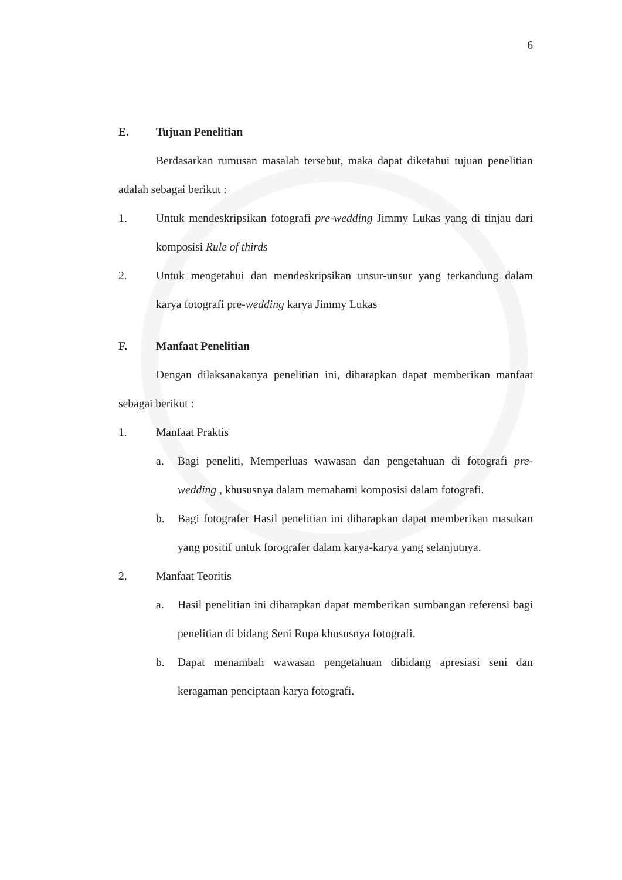6
E. Tujuan Penelitian
Berdasarkan rumusan masalah tersebut, maka dapat diketahui tujuan penelitian adalah sebagai berikut :
1. Untuk mendeskripsikan fotografi pre-wedding Jimmy Lukas yang di tinjau dari komposisi Rule of thirds
2. Untuk mengetahui dan mendeskripsikan unsur-unsur yang terkandung dalam karya fotografi pre-wedding karya Jimmy Lukas
F. Manfaat Penelitian
Dengan dilaksanakanya penelitian ini, diharapkan dapat memberikan manfaat sebagai berikut :
1. Manfaat Praktis
a. Bagi peneliti, Memperluas wawasan dan pengetahuan di fotografi pre-wedding , khususnya dalam memahami komposisi dalam fotografi.
b. Bagi fotografer Hasil penelitian ini diharapkan dapat memberikan masukan yang positif untuk forografer dalam karya-karya yang selanjutnya.
2. Manfaat Teoritis
a. Hasil penelitian ini diharapkan dapat memberikan sumbangan referensi bagi penelitian di bidang Seni Rupa khususnya fotografi.
b. Dapat menambah wawasan pengetahuan dibidang apresiasi seni dan keragaman penciptaan karya fotografi.